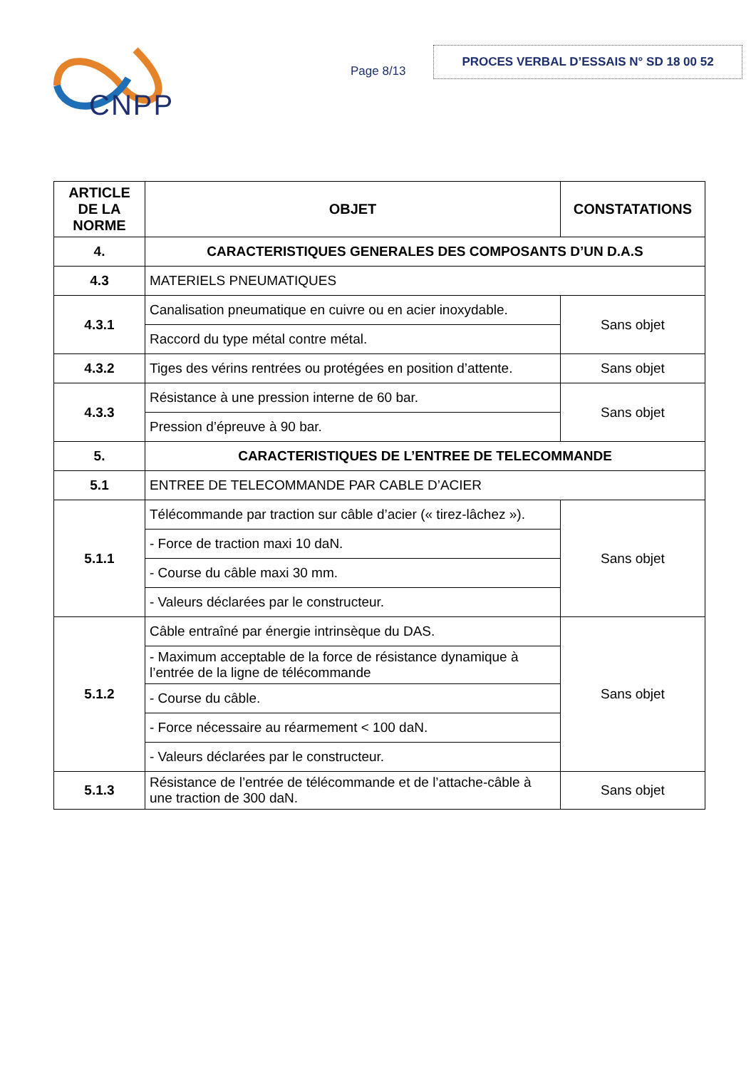CNPP
Page 8/13
PROCES VERBAL D’ESSAIS N° SD 18 00 52
| ARTICLE DE LA NORME | OBJET | CONSTATATIONS |
| --- | --- | --- |
| 4. | CARACTERISTIQUES GENERALES DES COMPOSANTS D’UN D.A.S | |
| 4.3 | MATERIELS PNEUMATIQUES | |
| 4.3.1 | Canalisation pneumatique en cuivre ou en acier inoxydable. | Sans objet |
| | Raccord du type métal contre métal. | |
| 4.3.2 | Tiges des vérins rentrées ou protégées en position d’attente. | Sans objet |
| 4.3.3 | Résistance à une pression interne de 60 bar. | Sans objet |
| | Pression d’épreuve à 90 bar. | |
| 5. | CARACTERISTIQUES DE L’ENTREE DE TELECOMMANDE | |
| 5.1 | ENTREE DE TELECOMMANDE PAR CABLE D’ACIER | |
| 5.1.1 | Télécommande par traction sur câble d’acier (« tirez-lâchez »). | Sans objet |
| | - Force de traction maxi 10 daN. | |
| | - Course du câble maxi 30 mm. | |
| | - Valeurs déclarées par le constructeur. | |
| 5.1.2 | Câble entraîné par énergie intrinsèque du DAS. | Sans objet |
| | - Maximum acceptable de la force de résistance dynamique à l’entrée de la ligne de télécommande | |
| | - Course du câble. | |
| | - Force nécessaire au réarmement < 100 daN. | |
| | - Valeurs déclarées par le constructeur. | |
| 5.1.3 | Résistance de l’entrée de télécommande et de l’attache-câble à une traction de 300 daN. | Sans objet |